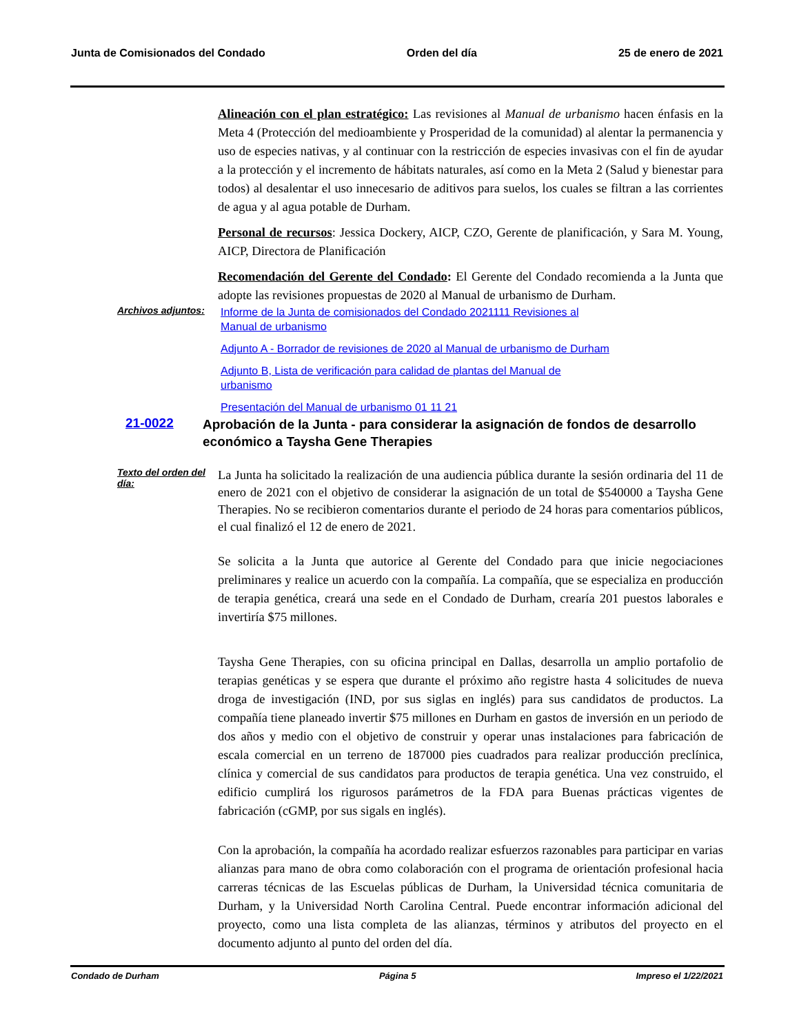Junta de Comisionados del Condado Orden del día 25 de enero de 2021
Alineación con el plan estratégico: Las revisiones al Manual de urbanismo hacen énfasis en la Meta 4 (Protección del medioambiente y Prosperidad de la comunidad) al alentar la permanencia y uso de especies nativas, y al continuar con la restricción de especies invasivas con el fin de ayudar a la protección y el incremento de hábitats naturales, así como en la Meta 2 (Salud y bienestar para todos) al desalentar el uso innecesario de aditivos para suelos, los cuales se filtran a las corrientes de agua y al agua potable de Durham.
Personal de recursos: Jessica Dockery, AICP, CZO, Gerente de planificación, y Sara M. Young, AICP, Directora de Planificación
Recomendación del Gerente del Condado: El Gerente del Condado recomienda a la Junta que adopte las revisiones propuestas de 2020 al Manual de urbanismo de Durham.
Archivos adjuntos:
Informe de la Junta de comisionados del Condado 2021111 Revisiones al
Manual de urbanismo
Adjunto A - Borrador de revisiones de 2020 al Manual de urbanismo de Durham
Adjunto B, Lista de verificación para calidad de plantas del Manual de
urbanismo
Presentación del Manual de urbanismo 01 11 21
21-0022
Aprobación de la Junta - para considerar la asignación de fondos de desarrollo económico a Taysha Gene Therapies
Texto del orden del día:
La Junta ha solicitado la realización de una audiencia pública durante la sesión ordinaria del 11 de enero de 2021 con el objetivo de considerar la asignación de un total de $540000 a Taysha Gene Therapies. No se recibieron comentarios durante el periodo de 24 horas para comentarios públicos, el cual finalizó el 12 de enero de 2021.
Se solicita a la Junta que autorice al Gerente del Condado para que inicie negociaciones preliminares y realice un acuerdo con la compañía. La compañía, que se especializa en producción de terapia genética, creará una sede en el Condado de Durham, crearía 201 puestos laborales e invertiría $75 millones.
Taysha Gene Therapies, con su oficina principal en Dallas, desarrolla un amplio portafolio de terapias genéticas y se espera que durante el próximo año registre hasta 4 solicitudes de nueva droga de investigación (IND, por sus siglas en inglés) para sus candidatos de productos. La compañía tiene planeado invertir $75 millones en Durham en gastos de inversión en un periodo de dos años y medio con el objetivo de construir y operar unas instalaciones para fabricación de escala comercial en un terreno de 187000 pies cuadrados para realizar producción preclínica, clínica y comercial de sus candidatos para productos de terapia genética. Una vez construido, el edificio cumplirá los rigurosos parámetros de la FDA para Buenas prácticas vigentes de fabricación (cGMP, por sus sigals en inglés).
Con la aprobación, la compañía ha acordado realizar esfuerzos razonables para participar en varias alianzas para mano de obra como colaboración con el programa de orientación profesional hacia carreras técnicas de las Escuelas públicas de Durham, la Universidad técnica comunitaria de Durham, y la Universidad North Carolina Central. Puede encontrar información adicional del proyecto, como una lista completa de las alianzas, términos y atributos del proyecto en el documento adjunto al punto del orden del día.
Condado de Durham Página 5 Impreso el 1/22/2021